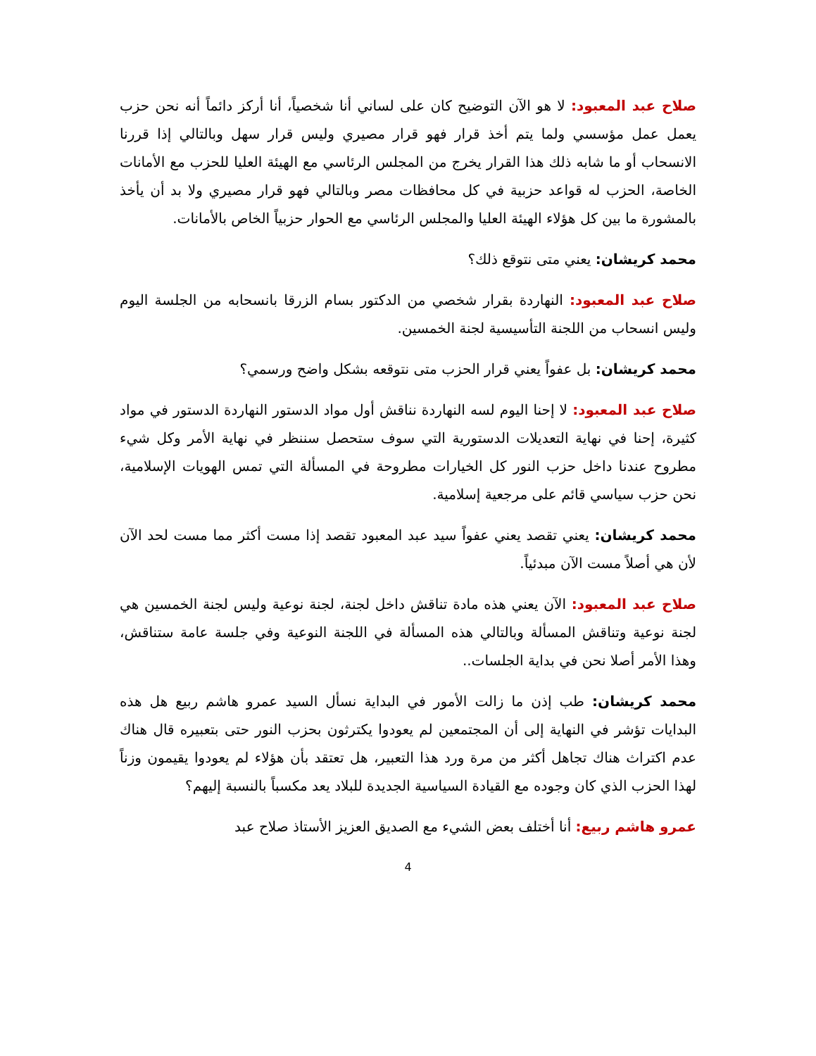صلاح عبد المعبود: لا هو الآن التوضيح كان على لساني أنا شخصياً، أنا أركز دائماً أنه نحن حزب يعمل عمل مؤسسي ولما يتم أخذ قرار فهو قرار مصيري وليس قرار سهل وبالتالي إذا قررنا الانسحاب أو ما شابه ذلك هذا القرار يخرج من المجلس الرئاسي مع الهيئة العليا للحزب مع الأمانات الخاصة، الحزب له قواعد حزبية في كل محافظات مصر وبالتالي فهو قرار مصيري ولا بد أن يأخذ بالمشورة ما بين كل هؤلاء الهيئة العليا والمجلس الرئاسي مع الحوار حزبياً الخاص بالأمانات.
محمد كريشان: يعني متى نتوقع ذلك؟
صلاح عبد المعبود: النهاردة بقرار شخصي من الدكتور بسام الزرقا بانسحابه من الجلسة اليوم وليس انسحاب من اللجنة التأسيسية لجنة الخمسين.
محمد كريشان: بل عفواً يعني قرار الحزب متى نتوقعه بشكل واضح ورسمي؟
صلاح عبد المعبود: لا إحنا اليوم لسه النهاردة نناقش أول مواد الدستور النهاردة الدستور في مواد كثيرة، إحنا في نهاية التعديلات الدستورية التي سوف ستحصل سننظر في نهاية الأمر وكل شيء مطروح عندنا داخل حزب النور كل الخيارات مطروحة في المسألة التي تمس الهويات الإسلامية، نحن حزب سياسي قائم على مرجعية إسلامية.
محمد كريشان: يعني تقصد يعني عفواً سيد عبد المعبود تقصد إذا مست أكثر مما مست لحد الآن لأن هي أصلاً مست الآن مبدئياً.
صلاح عبد المعبود: الآن يعني هذه مادة تناقش داخل لجنة، لجنة نوعية وليس لجنة الخمسين هي لجنة نوعية وتناقش المسألة وبالتالي هذه المسألة في اللجنة النوعية وفي جلسة عامة ستناقش، وهذا الأمر أصلا نحن في بداية الجلسات..
محمد كريشان: طب إذن ما زالت الأمور في البداية نسأل السيد عمرو هاشم ربيع هل هذه البدايات تؤشر في النهاية إلى أن المجتمعين لم يعودوا يكترثون بحزب النور حتى بتعبيره قال هناك عدم اكتراث هناك تجاهل أكثر من مرة ورد هذا التعبير، هل تعتقد بأن هؤلاء لم يعودوا يقيمون وزناً لهذا الحزب الذي كان وجوده مع القيادة السياسية الجديدة للبلاد يعد مكسباً بالنسبة إليهم؟
عمرو هاشم ربيع: أنا أختلف بعض الشيء مع الصديق العزيز الأستاذ صلاح عبد
4